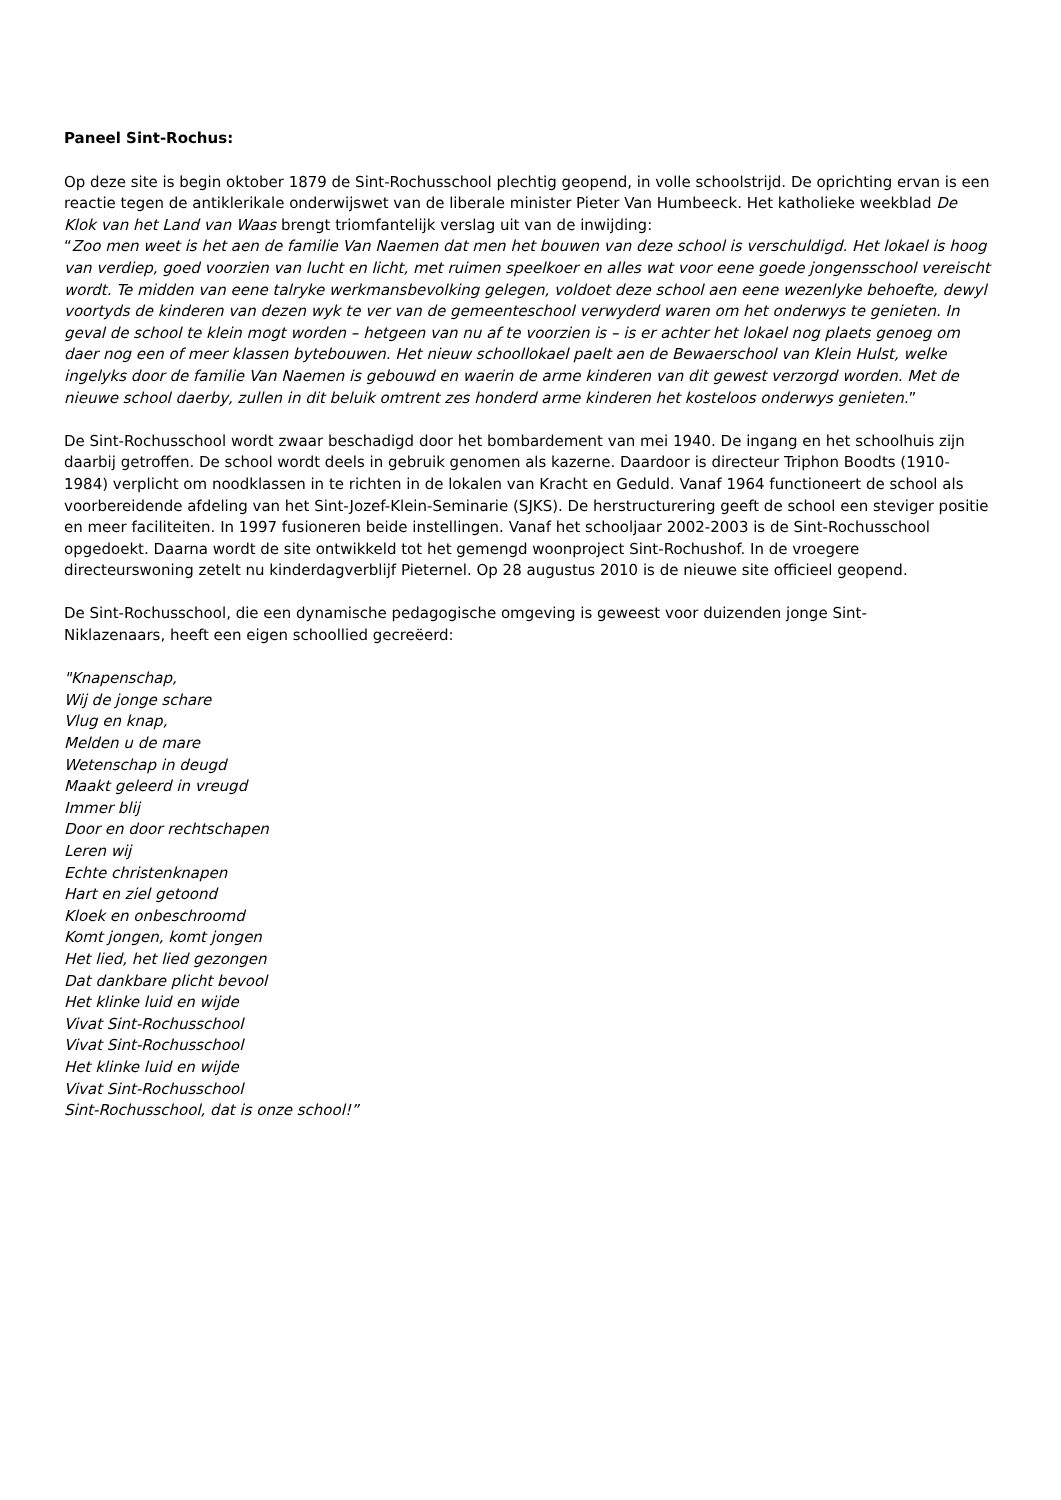Paneel Sint-Rochus:
Op deze site is begin oktober 1879 de Sint-Rochusschool plechtig geopend, in volle schoolstrijd. De oprichting ervan is een reactie tegen de antiklerikale onderwijswet van de liberale minister Pieter Van Humbeeck. Het katholieke weekblad De Klok van het Land van Waas brengt triomfantelijk verslag uit van de inwijding:
“Zoo men weet is het aen de familie Van Naemen dat men het bouwen van deze school is verschuldigd. Het lokael is hoog van verdiep, goed voorzien van lucht en licht, met ruimen speelkoer en alles wat voor eene goede jongensschool vereischt wordt. Te midden van eene talryke werkmansbevolking gelegen, voldoet deze school aen eene wezenlyke behoefte, dewyl voortyds de kinderen van dezen wyk te ver van de gemeenteschool verwyderd waren om het onderwys te genieten. In geval de school te klein mogt worden – hetgeen van nu af te voorzien is – is er achter het lokael nog plaets genoeg om daer nog een of meer klassen bytebouwen. Het nieuw schoollokael paelt aen de Bewaerschool van Klein Hulst, welke ingelyks door de familie Van Naemen is gebouwd en waerin de arme kinderen van dit gewest verzorgd worden. Met de nieuwe school daerby, zullen in dit beluik omtrent zes honderd arme kinderen het kosteloos onderwys genieten.”
De Sint-Rochusschool wordt zwaar beschadigd door het bombardement van mei 1940. De ingang en het schoolhuis zijn daarbij getroffen. De school wordt deels in gebruik genomen als kazerne. Daardoor is directeur Triphon Boodts (1910-1984) verplicht om noodklassen in te richten in de lokalen van Kracht en Geduld. Vanaf 1964 functioneert de school als voorbereidende afdeling van het Sint-Jozef-Klein-Seminarie (SJKS). De herstructurering geeft de school een steviger positie en meer faciliteiten. In 1997 fusioneren beide instellingen. Vanaf het schooljaar 2002-2003 is de Sint-Rochusschool opgedoekt. Daarna wordt de site ontwikkeld tot het gemengd woonproject Sint-Rochushof. In de vroegere directeurswoning zetelt nu kinderdagverblijf Pieternel. Op 28 augustus 2010 is de nieuwe site officieel geopend.
De Sint-Rochusschool, die een dynamische pedagogische omgeving is geweest voor duizenden jonge Sint-
Niklazenaars, heeft een eigen schoollied gecreëerd:
"Knapenschap,
Wij de jonge schare
Vlug en knap,
Melden u de mare
Wetenschap in deugd
Maakt geleerd in vreugd
Immer blij
Door en door rechtschapen
Leren wij
Echte christenknapen
Hart en ziel getoond
Kloek en onbeschroomd
Komt jongen, komt jongen
Het lied, het lied gezongen
Dat dankbare plicht bevool
Het klinke luid en wijde
Vivat Sint-Rochusschool
Vivat Sint-Rochusschool
Het klinke luid en wijde
Vivat Sint-Rochusschool
Sint-Rochusschool, dat is onze school!”